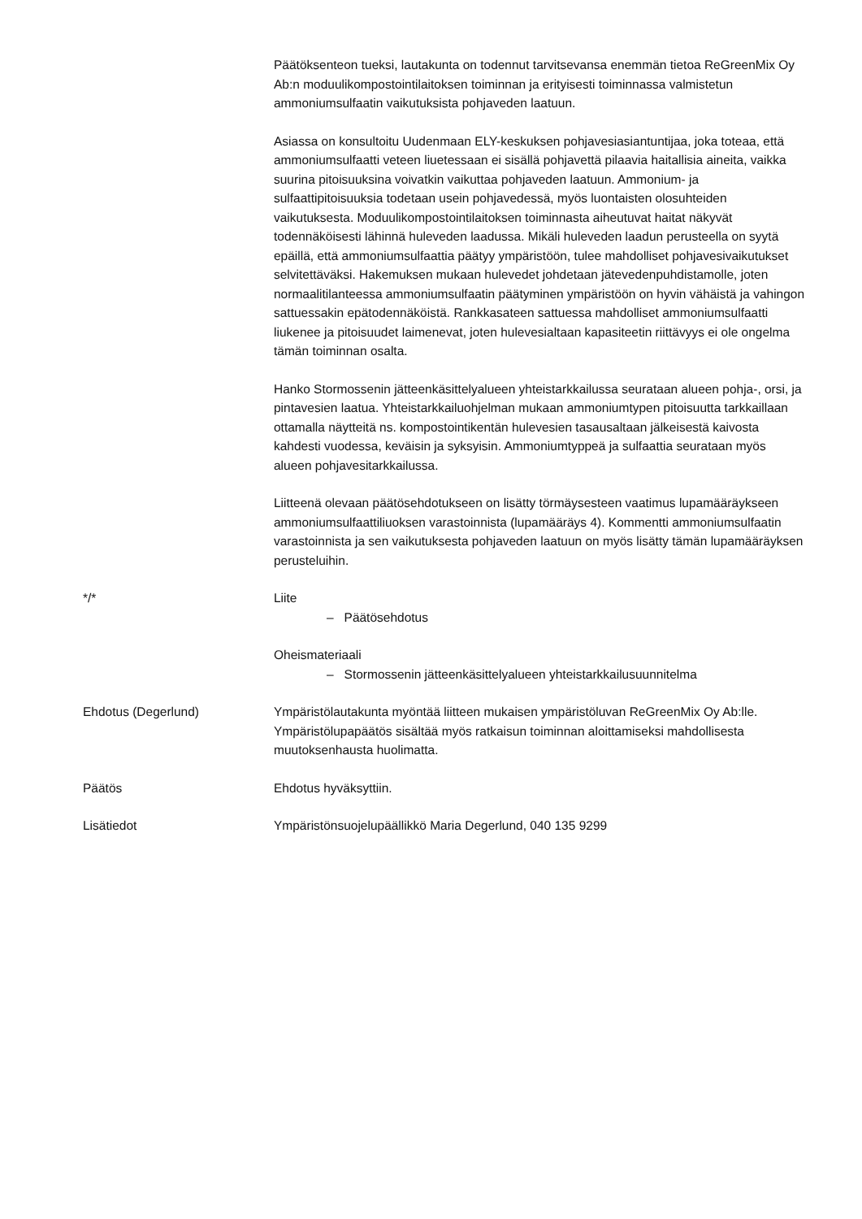Päätöksenteon tueksi, lautakunta on todennut tarvitsevansa enemmän tietoa ReGreenMix Oy Ab:n moduulikompostointilaitoksen toiminnan ja erityisesti toiminnassa valmistetun ammoniumsulfaatin vaikutuksista pohjaveden laatuun.
Asiassa on konsultoitu Uudenmaan ELY-keskuksen pohjavesiasiantuntijaa, joka toteaa, että ammoniumsulfaatti veteen liuetessaan ei sisällä pohjavettä pilaavia haitallisia aineita, vaikka suurina pitoisuuksina voivatkin vaikuttaa pohjaveden laatuun. Ammonium- ja sulfaattipitoisuuksia todetaan usein pohjavedessä, myös luontaisten olosuhteiden vaikutuksesta. Moduulikompostointilaitoksen toiminnasta aiheutuvat haitat näkyvät todennäköisesti lähinnä huleveden laadussa. Mikäli huleveden laadun perusteella on syytä epäillä, että ammoniumsulfaattia päätyy ympäristöön, tulee mahdolliset pohjavesivaikutukset selvitettäväksi. Hakemuksen mukaan hulevedet johdetaan jätevedenpuhdistamolle, joten normaalitilanteessa ammoniumsulfaatin päätyminen ympäristöön on hyvin vähäistä ja vahingon sattuessakin epätodennäköistä. Rankkasateen sattuessa mahdolliset ammoniumsulfaatti liukenee ja pitoisuudet laimenevat, joten hulevesialtaan kapasiteetin riittävyys ei ole ongelma tämän toiminnan osalta.
Hanko Stormossenin jätteenkäsittelyalueen yhteistarkkailussa seurataan alueen pohja-, orsi, ja pintavesien laatua. Yhteistarkkailuohjelman mukaan ammoniumtypen pitoisuutta tarkkaillaan ottamalla näytteitä ns. kompostointikentän hulevesien tasausaltaan jälkeisestä kaivosta kahdesti vuodessa, keväisin ja syksyisin. Ammoniumtyppeä ja sulfaattia seurataan myös alueen pohjavesitarkkailussa.
Liitteenä olevaan päätösehdotukseen on lisätty törmäysesteen vaatimus lupamääräykseen ammoniumsulfaattiliuoksen varastoinnista (lupamääräys 4). Kommentti ammoniumsulfaatin varastoinnista ja sen vaikutuksesta pohjaveden laatuun on myös lisätty tämän lupamääräyksen perusteluihin.
*/* Liite
– Päätösehdotus
Oheismateriaali
– Stormossenin jätteenkäsittelyalueen yhteistarkkailusuunnitelma
Ehdotus (Degerlund) Ympäristölautakunta myöntää liitteen mukaisen ympäristöluvan ReGreenMix Oy Ab:lle. Ympäristölupapäätös sisältää myös ratkaisun toiminnan aloittamiseksi mahdollisesta muutoksenhausta huolimatta.
Päätös Ehdotus hyväksyttiin.
Lisätiedot Ympäristönsuojelupäällikkö Maria Degerlund, 040 135 9299